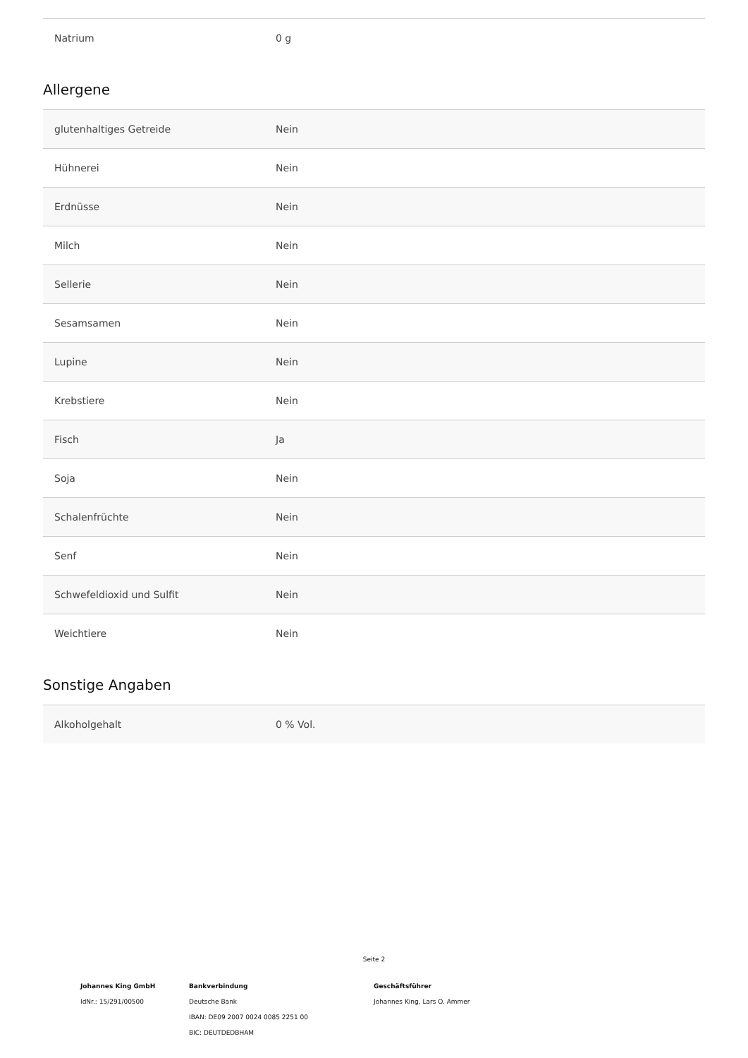| Natrium | 0 g |
Allergene
| glutenhaltiges Getreide | Nein |
| Hühnerei | Nein |
| Erdnüsse | Nein |
| Milch | Nein |
| Sellerie | Nein |
| Sesamsamen | Nein |
| Lupine | Nein |
| Krebstiere | Nein |
| Fisch | Ja |
| Soja | Nein |
| Schalenfrüchte | Nein |
| Senf | Nein |
| Schwefeldioxid und Sulfit | Nein |
| Weichtiere | Nein |
Sonstige Angaben
| Alkoholgehalt | 0 % Vol. |
Seite 2
Johannes King GmbH
IdNr.: 15/291/00500
Bankverbindung
Deutsche Bank
IBAN: DE09 2007 0024 0085 2251 00
BIC: DEUTDEDBHAM
Geschäftsführer
Johannes King, Lars O. Ammer